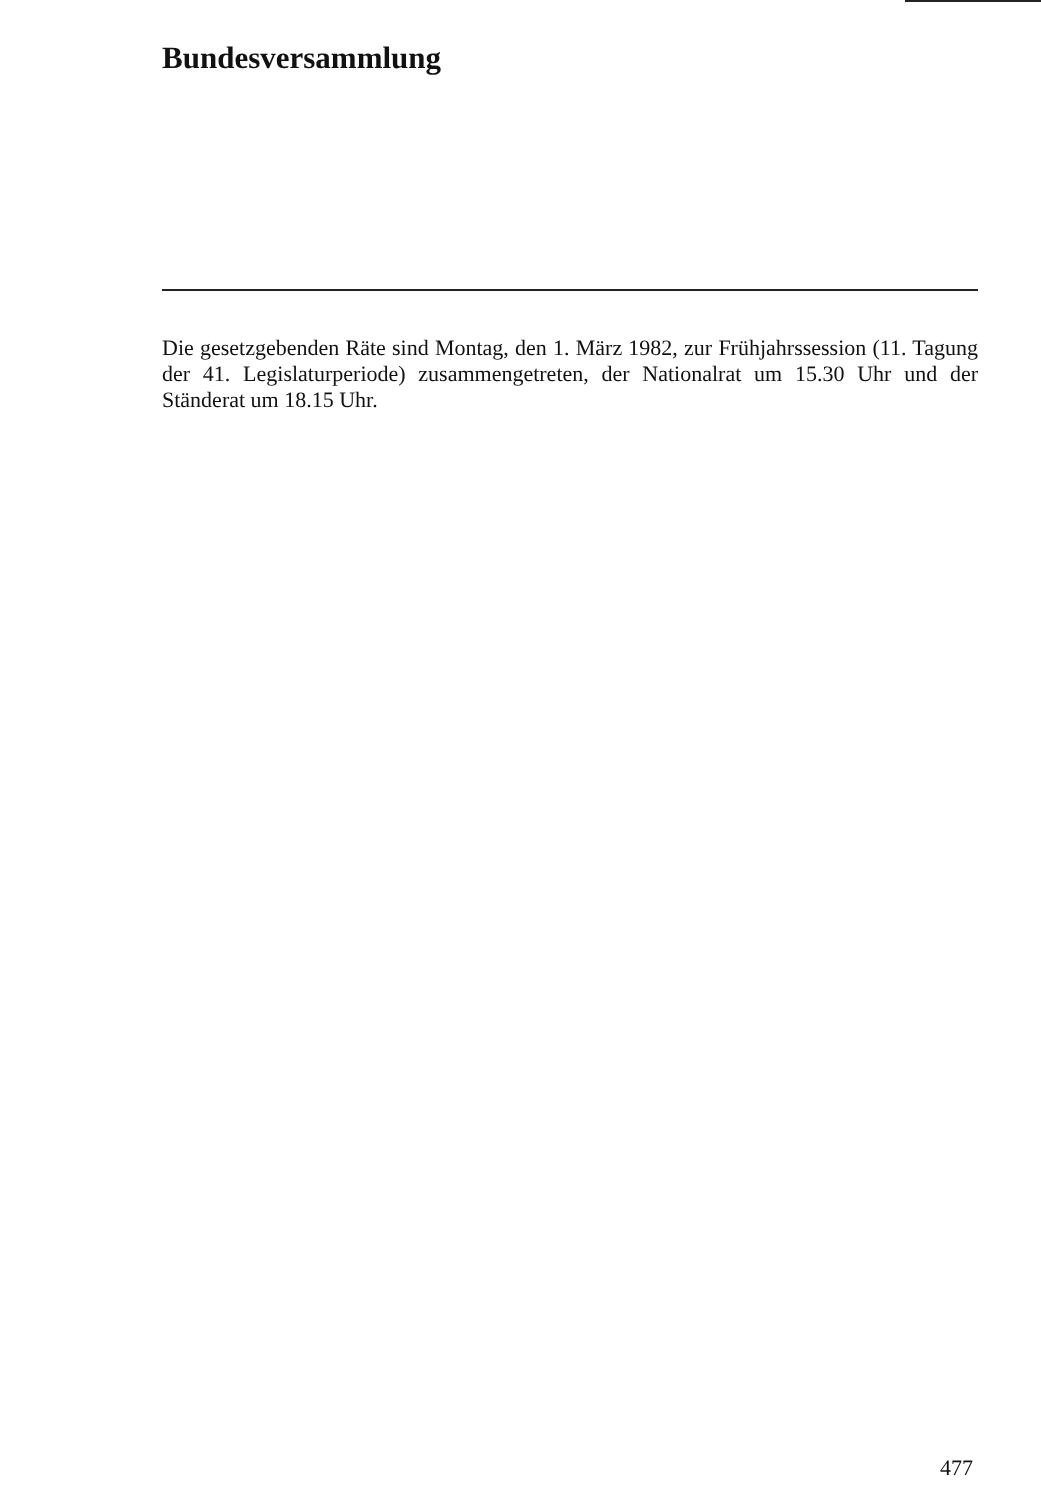Bundesversammlung
Die gesetzgebenden Räte sind Montag, den 1. März 1982, zur Frühjahrssession (11. Tagung der 41. Legislaturperiode) zusammengetreten, der Nationalrat um 15.30 Uhr und der Ständerat um 18.15 Uhr.
477